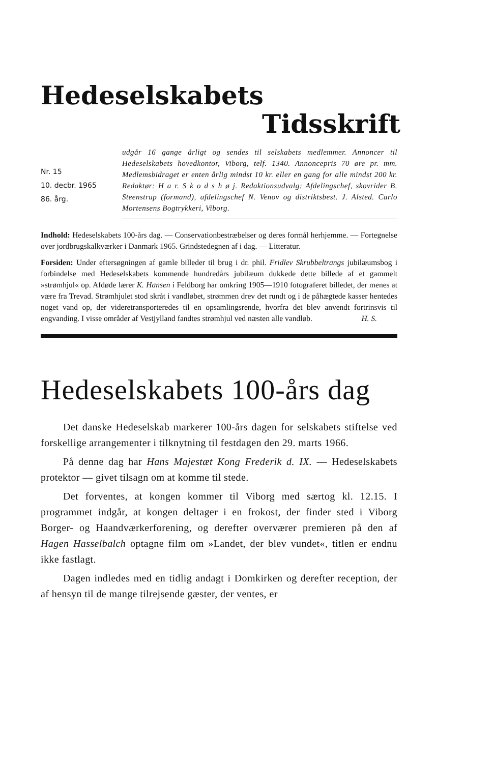Hedeselskabets
Tidsskrift
Nr. 15
10. decbr. 1965
86. årg.
udgår 16 gange årligt og sendes til selskabets medlemmer. Annoncer til Hedeselskabets hovedkontor, Viborg, telf. 1340. Annoncepris 70 øre pr. mm. Medlemsbidraget er enten årlig mindst 10 kr. eller en gang for alle mindst 200 kr. Redaktør: H a r. S k o d s h ø j. Redaktionsudvalg: Afdelingschef, skovrider B. Steenstrup (formand), afdelingschef N. Venov og distriktsbest. J. Alsted. Carlo Mortensens Bogtrykkeri, Viborg.
Indhold: Hedeselskabets 100-års dag. — Conservationbestræbelser og deres formål herhjemme. — Fortegnelse over jordbrugskalkværker i Danmark 1965. Grindstedegnen af i dag. — Litteratur.
Forsiden: Under eftersøgningen af gamle billeder til brug i dr. phil. Fridlev Skrubbeltrangs jubilæumsbog i forbindelse med Hedeselskabets kommende hundredårs jubilæum dukkede dette billede af et gammelt »strømhjul« op. Afdøde lærer K. Hansen i Feldborg har omkring 1905—1910 fotograferet billedet, der menes at være fra Trevad. Strømhjulet stod skråt i vandløbet, strømmen drev det rundt og i de påhægtede kasser hentedes noget vand op, der videretransporteredes til en opsamlingsrende, hvorfra det blev anvendt fortrinsvis til engvanding. I visse områder af Vestjylland fandtes strømhjul ved næsten alle vandløb. H. S.
Hedeselskabets 100-års dag
Det danske Hedeselskab markerer 100-års dagen for selskabets stiftelse ved forskellige arrangementer i tilknytning til festdagen den 29. marts 1966.
På denne dag har Hans Majestæt Kong Frederik d. IX. — Hedeselskabets protektor — givet tilsagn om at komme til stede.
Det forventes, at kongen kommer til Viborg med særtog kl. 12.15. I programmet indgår, at kongen deltager i en frokost, der finder sted i Viborg Borger- og Haandværkerforening, og derefter overværer premieren på den af Hagen Hasselbalch optagne film om »Landet, der blev vundet«, titlen er endnu ikke fastlagt.
Dagen indledes med en tidlig andagt i Domkirken og derefter reception, der af hensyn til de mange tilrejsende gæster, der ventes, er